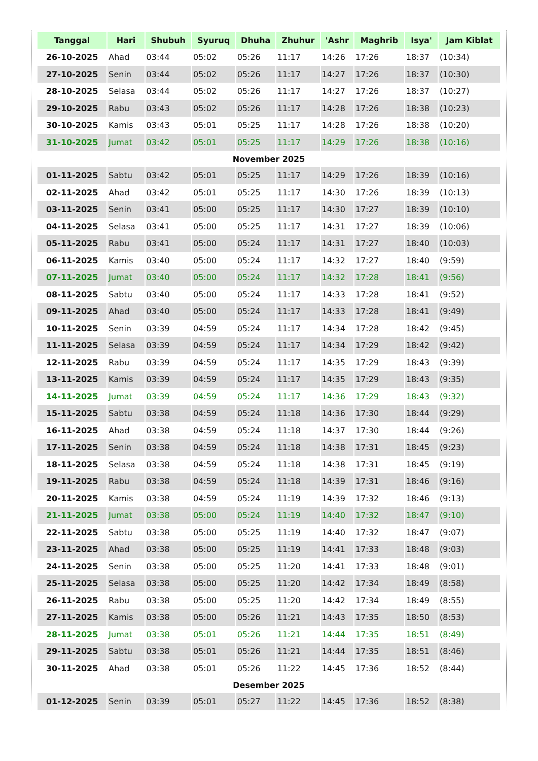| Tanggal | Hari | Shubuh | Syuruq | Dhuha | Zhuhur | 'Ashr | Maghrib | Isya' | Jam Kiblat |
| --- | --- | --- | --- | --- | --- | --- | --- | --- | --- |
| 26-10-2025 | Ahad | 03:44 | 05:02 | 05:26 | 11:17 | 14:26 | 17:26 | 18:37 | (10:34) |
| 27-10-2025 | Senin | 03:44 | 05:02 | 05:26 | 11:17 | 14:27 | 17:26 | 18:37 | (10:30) |
| 28-10-2025 | Selasa | 03:44 | 05:02 | 05:26 | 11:17 | 14:27 | 17:26 | 18:37 | (10:27) |
| 29-10-2025 | Rabu | 03:43 | 05:02 | 05:26 | 11:17 | 14:28 | 17:26 | 18:38 | (10:23) |
| 30-10-2025 | Kamis | 03:43 | 05:01 | 05:25 | 11:17 | 14:28 | 17:26 | 18:38 | (10:20) |
| 31-10-2025 | Jumat | 03:42 | 05:01 | 05:25 | 11:17 | 14:29 | 17:26 | 18:38 | (10:16) |
| November 2025 | | | | | | | | | |
| 01-11-2025 | Sabtu | 03:42 | 05:01 | 05:25 | 11:17 | 14:29 | 17:26 | 18:39 | (10:16) |
| 02-11-2025 | Ahad | 03:42 | 05:01 | 05:25 | 11:17 | 14:30 | 17:26 | 18:39 | (10:13) |
| 03-11-2025 | Senin | 03:41 | 05:00 | 05:25 | 11:17 | 14:30 | 17:27 | 18:39 | (10:10) |
| 04-11-2025 | Selasa | 03:41 | 05:00 | 05:25 | 11:17 | 14:31 | 17:27 | 18:39 | (10:06) |
| 05-11-2025 | Rabu | 03:41 | 05:00 | 05:24 | 11:17 | 14:31 | 17:27 | 18:40 | (10:03) |
| 06-11-2025 | Kamis | 03:40 | 05:00 | 05:24 | 11:17 | 14:32 | 17:27 | 18:40 | (9:59) |
| 07-11-2025 | Jumat | 03:40 | 05:00 | 05:24 | 11:17 | 14:32 | 17:28 | 18:41 | (9:56) |
| 08-11-2025 | Sabtu | 03:40 | 05:00 | 05:24 | 11:17 | 14:33 | 17:28 | 18:41 | (9:52) |
| 09-11-2025 | Ahad | 03:40 | 05:00 | 05:24 | 11:17 | 14:33 | 17:28 | 18:41 | (9:49) |
| 10-11-2025 | Senin | 03:39 | 04:59 | 05:24 | 11:17 | 14:34 | 17:28 | 18:42 | (9:45) |
| 11-11-2025 | Selasa | 03:39 | 04:59 | 05:24 | 11:17 | 14:34 | 17:29 | 18:42 | (9:42) |
| 12-11-2025 | Rabu | 03:39 | 04:59 | 05:24 | 11:17 | 14:35 | 17:29 | 18:43 | (9:39) |
| 13-11-2025 | Kamis | 03:39 | 04:59 | 05:24 | 11:17 | 14:35 | 17:29 | 18:43 | (9:35) |
| 14-11-2025 | Jumat | 03:39 | 04:59 | 05:24 | 11:17 | 14:36 | 17:29 | 18:43 | (9:32) |
| 15-11-2025 | Sabtu | 03:38 | 04:59 | 05:24 | 11:18 | 14:36 | 17:30 | 18:44 | (9:29) |
| 16-11-2025 | Ahad | 03:38 | 04:59 | 05:24 | 11:18 | 14:37 | 17:30 | 18:44 | (9:26) |
| 17-11-2025 | Senin | 03:38 | 04:59 | 05:24 | 11:18 | 14:38 | 17:31 | 18:45 | (9:23) |
| 18-11-2025 | Selasa | 03:38 | 04:59 | 05:24 | 11:18 | 14:38 | 17:31 | 18:45 | (9:19) |
| 19-11-2025 | Rabu | 03:38 | 04:59 | 05:24 | 11:18 | 14:39 | 17:31 | 18:46 | (9:16) |
| 20-11-2025 | Kamis | 03:38 | 04:59 | 05:24 | 11:19 | 14:39 | 17:32 | 18:46 | (9:13) |
| 21-11-2025 | Jumat | 03:38 | 05:00 | 05:24 | 11:19 | 14:40 | 17:32 | 18:47 | (9:10) |
| 22-11-2025 | Sabtu | 03:38 | 05:00 | 05:25 | 11:19 | 14:40 | 17:32 | 18:47 | (9:07) |
| 23-11-2025 | Ahad | 03:38 | 05:00 | 05:25 | 11:19 | 14:41 | 17:33 | 18:48 | (9:03) |
| 24-11-2025 | Senin | 03:38 | 05:00 | 05:25 | 11:20 | 14:41 | 17:33 | 18:48 | (9:01) |
| 25-11-2025 | Selasa | 03:38 | 05:00 | 05:25 | 11:20 | 14:42 | 17:34 | 18:49 | (8:58) |
| 26-11-2025 | Rabu | 03:38 | 05:00 | 05:25 | 11:20 | 14:42 | 17:34 | 18:49 | (8:55) |
| 27-11-2025 | Kamis | 03:38 | 05:00 | 05:26 | 11:21 | 14:43 | 17:35 | 18:50 | (8:53) |
| 28-11-2025 | Jumat | 03:38 | 05:01 | 05:26 | 11:21 | 14:44 | 17:35 | 18:51 | (8:49) |
| 29-11-2025 | Sabtu | 03:38 | 05:01 | 05:26 | 11:21 | 14:44 | 17:35 | 18:51 | (8:46) |
| 30-11-2025 | Ahad | 03:38 | 05:01 | 05:26 | 11:22 | 14:45 | 17:36 | 18:52 | (8:44) |
| Desember 2025 | | | | | | | | | |
| 01-12-2025 | Senin | 03:39 | 05:01 | 05:27 | 11:22 | 14:45 | 17:36 | 18:52 | (8:38) |